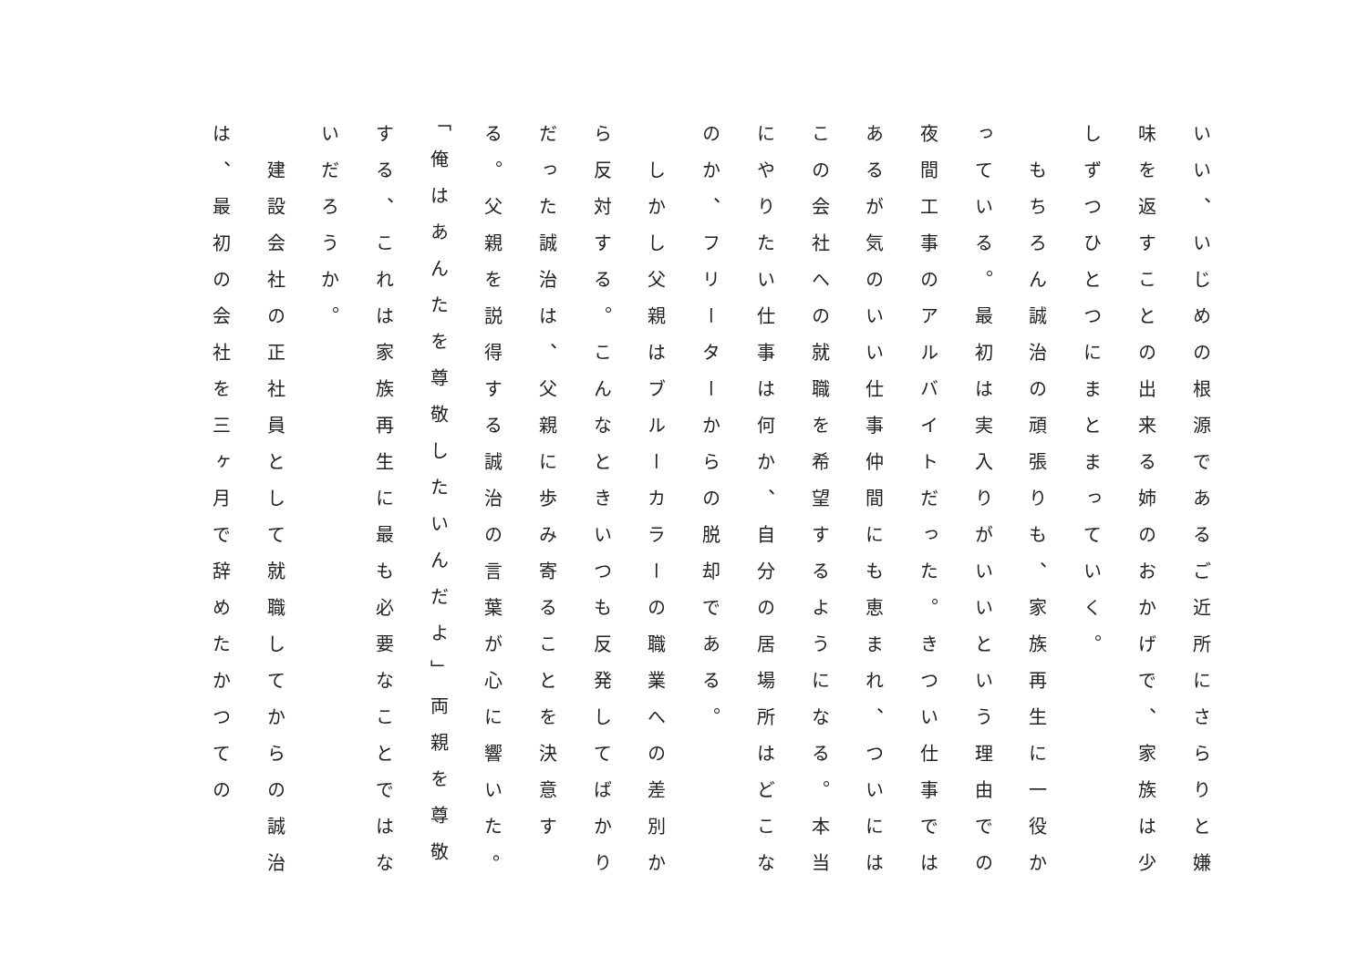いい、いじめの根源であるご近所にさらりと嫌味を返すことの出来る姉のおかげで、家族は少しずつひとつにまとまっていく。
　もちろん誠治の頑張りも、家族再生に一役かっている。最初は実入りがいいという理由での夜間工事のアルバイトだった。きつい仕事ではあるが気のいい仕事仲間にも恵まれ、ついにはこの会社への就職を希望するようになる。本当にやりたい仕事は何か、自分の居場所はどこなのか、フリーターからの脱却である。
　しかし父親はブルーカラーの職業への差別から反対する。こんなときいつも反発してばかりだった誠治は、父親に歩み寄ることを決意する。父親を説得する誠治の言葉が心に響いた。「俺はあんたを尊敬したいんだよ」両親を尊敬する、これは家族再生に最も必要なことではないだろうか。
　建設会社の正社員として就職してからの誠治は、最初の会社を三ヶ月で辞めたかつての